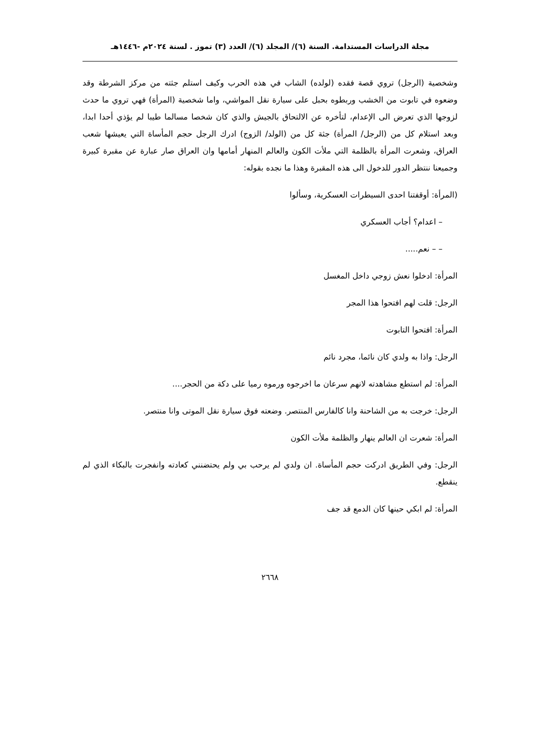مجلة الدراسات المستدامة. السنة (٦)/ المجلد (٦)/ العدد (٣) تموز . لسنة ٢٠٢٤م -١٤٤٦هـ
وشخصية (الرجل) تروي قصة فقده (لولده) الشاب في هذه الحرب وكيف استلم جثته من مركز الشرطة وقد وضعوه في تابوت من الخشب وربطوه بحبل على سيارة نقل المواشي، واما شخصية (المرأة) فهي تروي ما حدث لزوجها الذي تعرض الى الإعدام، لتأخره عن الالتحاق بالجيش والذي كان شخصا مسالما طيبا لم يؤذي أحدا ابدا، وبعد استلام كل من (الرجل/ المرأة) جثة كل من (الولد/ الزوج) ادرك الرجل حجم المأساة التي يعيشها شعب العراق، وشعرت المرأة بالظلمة التي ملأت الكون والعالم المنهار أمامها وان العراق صار عبارة عن مقبرة كبيرة وجميعنا ننتظر الدور للدخول الى هذه المقبرة وهذا ما نجده بقوله:
(المرأة: أوقفتنا احدى السيطرات العسكرية، وسألوا
– اعدام؟ أجاب العسكري
– – نعم.....
المرأة: ادخلوا نعش زوجي داخل المغسل
الرجل: قلت لهم افتحوا هذا المجر
المرأة: افتحوا التابوت
الرجل: واذا به ولدي كان نائما، مجرد نائم
المرأة: لم استطع مشاهدته لانهم سرعان ما اخرجوه ورموه رميا على دكة من الحجر....
الرجل: خرجت به من الشاحنة وانا كالفارس المنتصر. وضعته فوق سيارة نقل الموتى وانا منتصر.
المرأة: شعرت ان العالم ينهار والظلمة ملأت الكون
الرجل: وفي الطريق ادركت حجم المأساة. ان ولدي لم يرحب بي ولم يحتضنني كعادته وانفجرت بالبكاء الذي لم ينقطع.
المرأة: لم ابكي حينها كان الدمع قد جف
٢٦٦٨